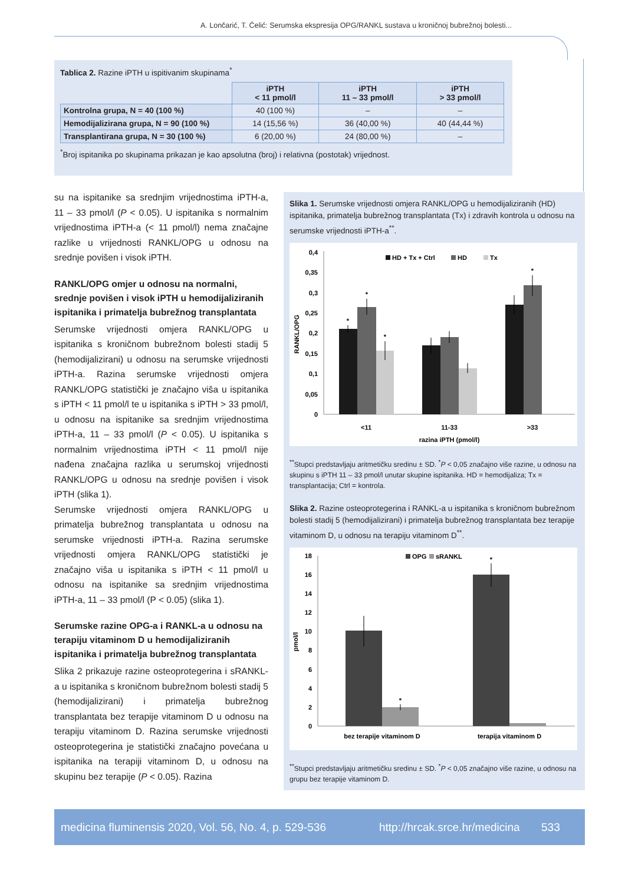A. Lončarić, T. Ćelić: Serumska ekspresija OPG/RANKL sustava u kroničnoj bubrežnoj bolesti...
Tablica 2. Razine iPTH u ispitivanim skupinama<sup>*</sup>
| | iPTH < 11 pmol/l | iPTH 11 – 33 pmol/l | iPTH > 33 pmol/l |
| --- | --- | --- | --- |
| Kontrolna grupa, N = 40 (100 %) | 40 (100 %) | – | – |
| Hemodijalizirana grupa, N = 90 (100 %) | 14 (15,56 %) | 36 (40,00 %) | 40 (44,44 %) |
| Transplantirana grupa, N = 30 (100 %) | 6 (20,00 %) | 24 (80,00 %) | – |
<sup>*</sup> Broj ispitanika po skupinama prikazan je kao apsolutna (broj) i relativna (postotak) vrijednost.
su na ispitanike sa srednjim vrijednostima iPTH-a, 11 – 33 pmol/l (P < 0.05). U ispitanika s normalnim vrijednostima iPTH-a (< 11 pmol/l) nema značajne razlike u vrijednosti RANKL/OPG u odnosu na srednje povišen i visok iPTH.
RANKL/OPG omjer u odnosu na normalni, srednje povišen i visok iPTH u hemodijaliziranih ispitanika i primatelja bubrežnog transplantata
Serumske vrijednosti omjera RANKL/OPG u ispitanika s kroničnom bubrežnom bolesti stadij 5 (hemodijalizirani) u odnosu na serumske vrijednosti iPTH-a. Razina serumske vrijednosti omjera RANKL/OPG statistički je značajno viša u ispitanika s iPTH < 11 pmol/l te u ispitanika s iPTH > 33 pmol/l, u odnosu na ispitanike sa srednjim vrijednostima iPTH-a, 11 – 33 pmol/l (P < 0.05). U ispitanika s normalnim vrijednostima iPTH < 11 pmol/l nije nađena značajna razlika u serumskoj vrijednosti RANKL/OPG u odnosu na srednje povišen i visok iPTH (slika 1).
Serumske vrijednosti omjera RANKL/OPG u primatelja bubrežnog transplantata u odnosu na serumske vrijednosti iPTH-a. Razina serumske vrijednosti omjera RANKL/OPG statistički je značajno viša u ispitanika s iPTH < 11 pmol/l u odnosu na ispitanike sa srednjim vrijednostima iPTH-a, 11 – 33 pmol/l (P < 0.05) (slika 1).
Serumske razine OPG-a i RANKL-a u odnosu na terapiju vitaminom D u hemodijaliziranih ispitanika i primatelja bubrežnog transplantata
Slika 2 prikazuje razine osteoprotegerina i sRANKL-a u ispitanika s kroničnom bubrežnom bolesti stadij 5 (hemodijalizirani) i primatelja bubrežnog transplantata bez terapije vitaminom D u odnosu na terapiju vitaminom D. Razina serumske vrijednosti osteoprotegerina je statistički značajno povećana u ispitanika na terapiji vitaminom D, u odnosu na skupinu bez terapije (P < 0.05). Razina
Slika 1. Serumske vrijednosti omjera RANKL/OPG u hemodijaliziranih (HD) ispitanika, primatelja bubrežnog transplantata (Tx) i zdravih kontrola u odnosu na serumske vrijednosti iPTH-a<sup>**</sup>.
0,4
0,35
0,3
0,25
0,2
0,15
0,1
0,05
0
RANKL/OPG
HD + Tx + Ctrl
HD
Tx
*
*
*
*
<11
11-33
>33
razina iPTH (pmol/l)
<sup>**</sup> Stupci predstavljaju aritmetičku sredinu ± SD. <sup>*</sup>P < 0,05 značajno više razine, u odnosu na skupinu s iPTH 11 – 33 pmol/l unutar skupine ispitanika. HD = hemodijaliza; Tx = transplantacija; Ctrl = kontrola.
Slika 2. Razine osteoprotegerina i RANKL-a u ispitanika s kroničnom bubrežnom bolesti stadij 5 (hemodijalizirani) i primatelja bubrežnog transplantata bez terapije vitaminom D, u odnosu na terapiju vitaminom D<sup>**</sup>.
18
16
14
12
10
8
6
4
2
0
pmol/l
OPG
sRANKL
*
*
bez terapije vitaminom D
terapija vitaminom D
<sup>**</sup> Stupci predstavljaju aritmetičku sredinu ± SD. <sup>*</sup>P < 0,05 značajno više razine, u odnosu na grupu bez terapije vitaminom D.
medicina fluminensis 2020, Vol. 56, No. 4, p. 529-536 http://hrcak.srce.hr/medicina 533